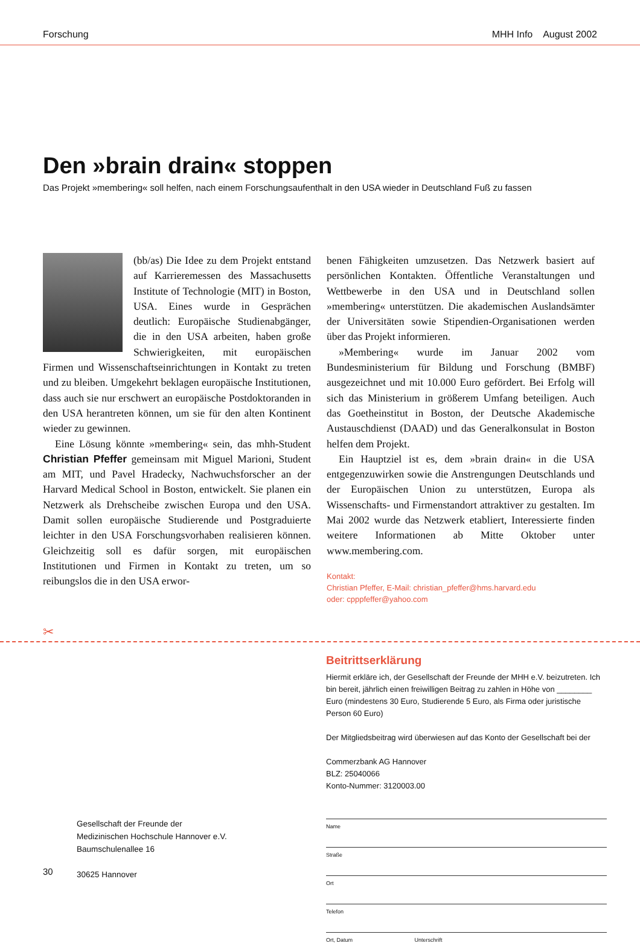Forschung MHH Info August 2002
Den »brain drain« stoppen
Das Projekt »membering« soll helfen, nach einem Forschungsaufenthalt in den USA wieder in Deutschland Fuß zu fassen
(bb/as) Die Idee zu dem Projekt entstand auf Karrieremessen des Massachusetts Institute of Technologie (MIT) in Boston, USA. Eines wurde in Gesprächen deutlich: Europäische Studienabgänger, die in den USA arbeiten, haben große Schwierigkeiten, mit europäischen Firmen und Wissenschaftseinrichtungen in Kontakt zu treten und zu bleiben. Umgekehrt beklagen europäische Institutionen, dass auch sie nur erschwert an europäische Postdoktoranden in den USA herantreten können, um sie für den alten Kontinent wieder zu gewinnen.
Eine Lösung könnte »membering« sein, das mhh-Student Christian Pfeffer gemeinsam mit Miguel Marioni, Student am MIT, und Pavel Hradecky, Nachwuchsforscher an der Harvard Medical School in Boston, entwickelt. Sie planen ein Netzwerk als Drehscheibe zwischen Europa und den USA. Damit sollen europäische Studierende und Postgraduierte leichter in den USA Forschungsvorhaben realisieren können. Gleichzeitig soll es dafür sorgen, mit europäischen Institutionen und Firmen in Kontakt zu treten, um so reibungslos die in den USA erwor-
benen Fähigkeiten umzusetzen. Das Netzwerk basiert auf persönlichen Kontakten. Öffentliche Veranstaltungen und Wettbewerbe in den USA und in Deutschland sollen »membering« unterstützen. Die akademischen Auslandsämter der Universitäten sowie Stipendien-Organisationen werden über das Projekt informieren.
»Membering« wurde im Januar 2002 vom Bundesministerium für Bildung und Forschung (BMBF) ausgezeichnet und mit 10.000 Euro gefördert. Bei Erfolg will sich das Ministerium in größerem Umfang beteiligen. Auch das Goetheinstitut in Boston, der Deutsche Akademische Austauschdienst (DAAD) und das Generalkonsulat in Boston helfen dem Projekt.
Ein Hauptziel ist es, dem »brain drain« in die USA entgegenzuwirken sowie die Anstrengungen Deutschlands und der Europäischen Union zu unterstützen, Europa als Wissenschafts- und Firmenstandort attraktiver zu gestalten. Im Mai 2002 wurde das Netzwerk etabliert, Interessierte finden weitere Informationen ab Mitte Oktober unter www.membering.com.
Kontakt:
Christian Pfeffer, E-Mail: christian_pfeffer@hms.harvard.edu
oder: cpppfeffer@yahoo.com
✂
Gesellschaft der Freunde der
Medizinischen Hochschule Hannover e.V.
Baumschulenallee 16
30625 Hannover
Beitrittserklärung
Hiermit erkläre ich, der Gesellschaft der Freunde der MHH e.V. beizutreten. Ich bin bereit, jährlich einen freiwilligen Beitrag zu zahlen in Höhe von ________ Euro (mindestens 30 Euro, Studierende 5 Euro, als Firma oder juristische Person 60 Euro)
Der Mitgliedsbeitrag wird überwiesen auf das Konto der Gesellschaft bei der
Commerzbank AG Hannover
BLZ: 25040066
Konto-Nummer: 3120003.00
Name
Straße
Ort
Telefon
Ort, Datum Unterschrift
30